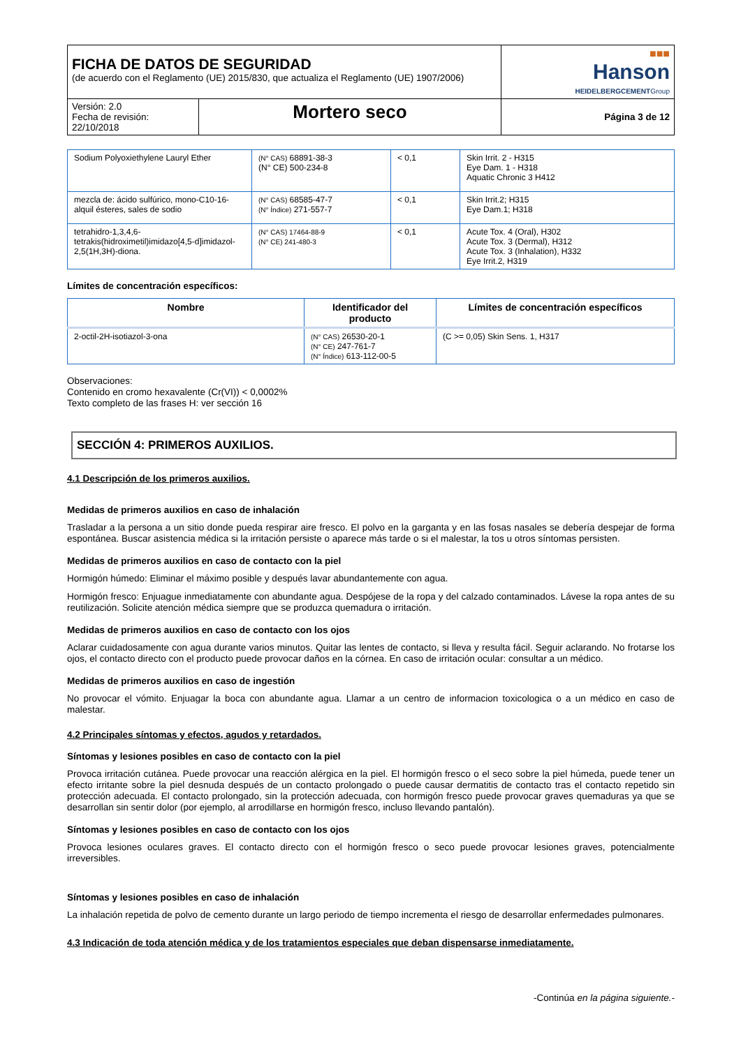| FICHA DE DATOS DE SEGURIDAD (de acuerdo con el Reglamento (UE) 2015/830, que actualiza el Reglamento (UE) 1907/2006) | | ■■■ Hanson HEIDELBERGCEMENT Group |
| Versión: 2.0 Fecha de revisión: 22/10/2018 | Mortero seco | Página 3 de 12 |
| Sodium Polyoxiethylene Lauryl Ether | (N° CAS) 68891-38-3 (N° CE) 500-234-8 | < 0,1 | Skin Irrit. 2 - H315 Eye Dam. 1 - H318 Aquatic Chronic 3 H412 |
| mezcla de: ácido sulfúrico, mono-C10-16-alquil ésteres, sales de sodio | (N° CAS) 68585-47-7 (N° Índice) 271-557-7 | < 0,1 | Skin Irrit.2; H315 Eye Dam.1; H318 |
| tetrahidro-1,3,4,6-tetrakis(hidroximetil)imidazo[4,5-d]imidazol-2,5(1H,3H)-diona. | (N° CAS) 17464-88-9 (N° CE) 241-480-3 | < 0,1 | Acute Tox. 4 (Oral), H302 Acute Tox. 3 (Dermal), H312 Acute Tox. 3 (Inhalation), H332 Eye Irrit.2, H319 |
Límites de concentración específicos:
| Nombre | Identificador del producto | Límites de concentración específicos |
| --- | --- | --- |
| 2-octil-2H-isotiazol-3-ona | (N° CAS) 26530-20-1 (N° CE) 247-761-7 (N° Índice) 613-112-00-5 | (C >= 0,05) Skin Sens. 1, H317 |
Observaciones:
Contenido en cromo hexavalente (Cr(VI)) < 0,0002%
Texto completo de las frases H: ver sección 16
SECCIÓN 4: PRIMEROS AUXILIOS.
4.1 Descripción de los primeros auxilios.
Medidas de primeros auxilios en caso de inhalación
Trasladar a la persona a un sitio donde pueda respirar aire fresco. El polvo en la garganta y en las fosas nasales se debería despejar de forma espontánea. Buscar asistencia médica si la irritación persiste o aparece más tarde o si el malestar, la tos u otros síntomas persisten.
Medidas de primeros auxilios en caso de contacto con la piel
Hormigón húmedo: Eliminar el máximo posible y después lavar abundantemente con agua.
Hormigón fresco: Enjuague inmediatamente con abundante agua. Despójese de la ropa y del calzado contaminados. Lávese la ropa antes de su reutilización. Solicite atención médica siempre que se produzca quemadura o irritación.
Medidas de primeros auxilios en caso de contacto con los ojos
Aclarar cuidadosamente con agua durante varios minutos. Quitar las lentes de contacto, si lleva y resulta fácil. Seguir aclarando. No frotarse los ojos, el contacto directo con el producto puede provocar daños en la córnea. En caso de irritación ocular: consultar a un médico.
Medidas de primeros auxilios en caso de ingestión
No provocar el vómito. Enjuagar la boca con abundante agua. Llamar a un centro de informacion toxicologica o a un médico en caso de malestar.
4.2 Principales síntomas y efectos, agudos y retardados.
Síntomas y lesiones posibles en caso de contacto con la piel
Provoca irritación cutánea. Puede provocar una reacción alérgica en la piel. El hormigón fresco o el seco sobre la piel húmeda, puede tener un efecto irritante sobre la piel desnuda después de un contacto prolongado o puede causar dermatitis de contacto tras el contacto repetido sin protección adecuada. El contacto prolongado, sin la protección adecuada, con hormigón fresco puede provocar graves quemaduras ya que se desarrollan sin sentir dolor (por ejemplo, al arrodillarse en hormigón fresco, incluso llevando pantalón).
Síntomas y lesiones posibles en caso de contacto con los ojos
Provoca lesiones oculares graves. El contacto directo con el hormigón fresco o seco puede provocar lesiones graves, potencialmente irreversibles.
Síntomas y lesiones posibles en caso de inhalación
La inhalación repetida de polvo de cemento durante un largo periodo de tiempo incrementa el riesgo de desarrollar enfermedades pulmonares.
4.3 Indicación de toda atención médica y de los tratamientos especiales que deban dispensarse inmediatamente.
-Continúa en la página siguiente.-